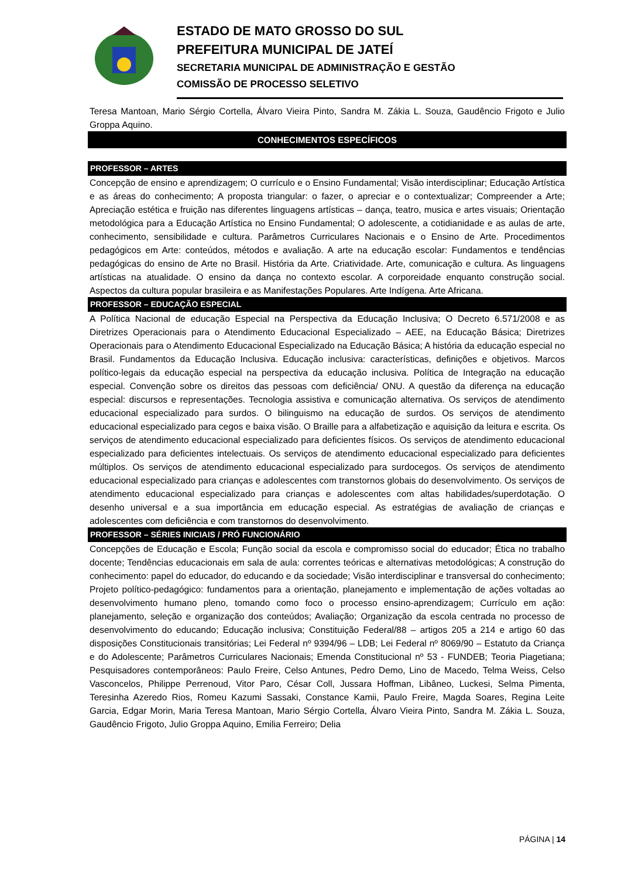ESTADO DE MATO GROSSO DO SUL
PREFEITURA MUNICIPAL DE JATEÍ
SECRETARIA MUNICIPAL DE ADMINISTRAÇÃO E GESTÃO
COMISSÃO DE PROCESSO SELETIVO
Teresa Mantoan, Mario Sérgio Cortella, Álvaro Vieira Pinto, Sandra M. Zákia L. Souza, Gaudêncio Frigoto e Julio Groppa Aquino.
CONHECIMENTOS ESPECÍFICOS
PROFESSOR – ARTES
Concepção de ensino e aprendizagem; O currículo e o Ensino Fundamental; Visão interdisciplinar; Educação Artística e as áreas do conhecimento; A proposta triangular: o fazer, o apreciar e o contextualizar; Compreender a Arte; Apreciação estética e fruição nas diferentes linguagens artísticas – dança, teatro, musica e artes visuais; Orientação metodológica para a Educação Artística no Ensino Fundamental; O adolescente, a cotidianidade e as aulas de arte, conhecimento, sensibilidade e cultura. Parâmetros Curriculares Nacionais e o Ensino de Arte. Procedimentos pedagógicos em Arte: conteúdos, métodos e avaliação. A arte na educação escolar: Fundamentos e tendências pedagógicas do ensino de Arte no Brasil. História da Arte. Criatividade. Arte, comunicação e cultura. As linguagens artísticas na atualidade. O ensino da dança no contexto escolar. A corporeidade enquanto construção social. Aspectos da cultura popular brasileira e as Manifestações Populares. Arte Indígena. Arte Africana.
PROFESSOR – EDUCAÇÃO ESPECIAL
A Política Nacional de educação Especial na Perspectiva da Educação Inclusiva; O Decreto 6.571/2008 e as Diretrizes Operacionais para o Atendimento Educacional Especializado – AEE, na Educação Básica; Diretrizes Operacionais para o Atendimento Educacional Especializado na Educação Básica; A história da educação especial no Brasil. Fundamentos da Educação Inclusiva. Educação inclusiva: características, definições e objetivos. Marcos político-legais da educação especial na perspectiva da educação inclusiva. Política de Integração na educação especial. Convenção sobre os direitos das pessoas com deficiência/ ONU. A questão da diferença na educação especial: discursos e representações. Tecnologia assistiva e comunicação alternativa. Os serviços de atendimento educacional especializado para surdos. O bilinguismo na educação de surdos. Os serviços de atendimento educacional especializado para cegos e baixa visão. O Braille para a alfabetização e aquisição da leitura e escrita. Os serviços de atendimento educacional especializado para deficientes físicos. Os serviços de atendimento educacional especializado para deficientes intelectuais. Os serviços de atendimento educacional especializado para deficientes múltiplos. Os serviços de atendimento educacional especializado para surdocegos. Os serviços de atendimento educacional especializado para crianças e adolescentes com transtornos globais do desenvolvimento. Os serviços de atendimento educacional especializado para crianças e adolescentes com altas habilidades/superdotação. O desenho universal e a sua importância em educação especial. As estratégias de avaliação de crianças e adolescentes com deficiência e com transtornos do desenvolvimento.
PROFESSOR – SÉRIES INICIAIS / PRÓ FUNCIONÁRIO
Concepções de Educação e Escola; Função social da escola e compromisso social do educador; Ética no trabalho docente; Tendências educacionais em sala de aula: correntes teóricas e alternativas metodológicas; A construção do conhecimento: papel do educador, do educando e da sociedade; Visão interdisciplinar e transversal do conhecimento; Projeto político-pedagógico: fundamentos para a orientação, planejamento e implementação de ações voltadas ao desenvolvimento humano pleno, tomando como foco o processo ensino-aprendizagem; Currículo em ação: planejamento, seleção e organização dos conteúdos; Avaliação; Organização da escola centrada no processo de desenvolvimento do educando; Educação inclusiva; Constituição Federal/88 – artigos 205 a 214 e artigo 60 das disposições Constitucionais transitórias; Lei Federal nº 9394/96 – LDB; Lei Federal nº 8069/90 – Estatuto da Criança e do Adolescente; Parâmetros Curriculares Nacionais; Emenda Constitucional nº 53 - FUNDEB; Teoria Piagetiana; Pesquisadores contemporâneos: Paulo Freire, Celso Antunes, Pedro Demo, Lino de Macedo, Telma Weiss, Celso Vasconcelos, Philippe Perrenoud, Vitor Paro, César Coll, Jussara Hoffman, Libâneo, Luckesi, Selma Pimenta, Teresinha Azeredo Rios, Romeu Kazumi Sassaki, Constance Kamii, Paulo Freire, Magda Soares, Regina Leite Garcia, Edgar Morin, Maria Teresa Mantoan, Mario Sérgio Cortella, Álvaro Vieira Pinto, Sandra M. Zákia L. Souza, Gaudêncio Frigoto, Julio Groppa Aquino, Emilia Ferreiro; Delia
PÁGINA | 14